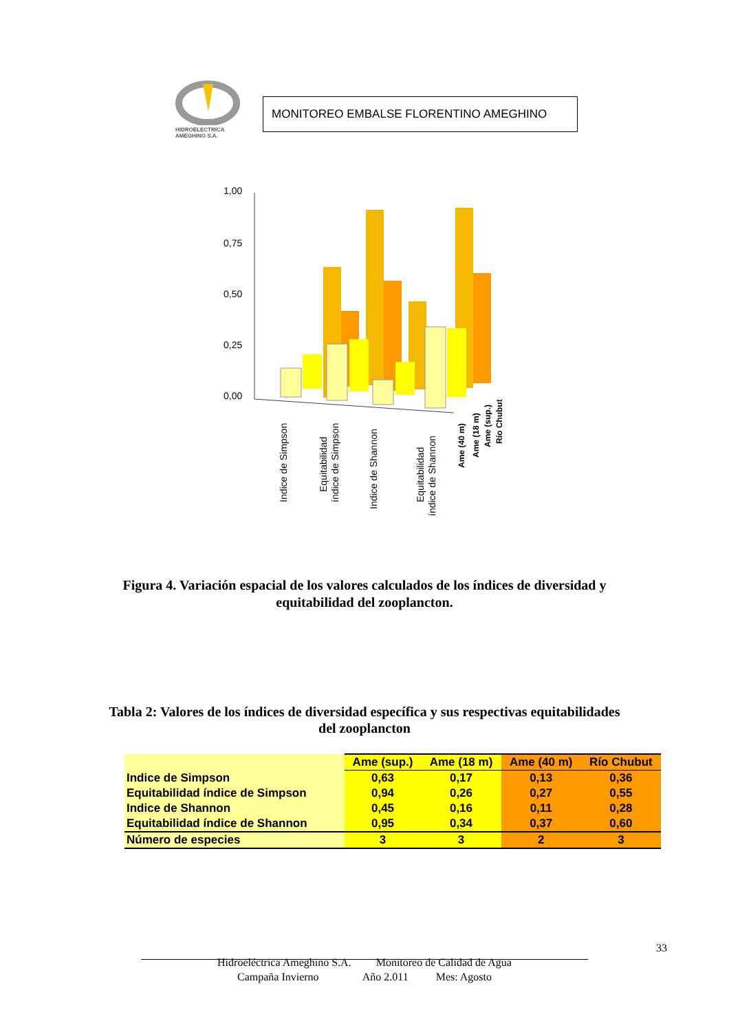HIDROELECTRICA
AMEGHINO S.A.
MONITOREO EMBALSE FLORENTINO AMEGHINO
1,00
0,75
0,50
0,25
0,00
Indice de Simpson
Equitabilidad
índice de Simpson
Indice de Shannon
Equitabilidad
índice de Shannon
Ame (40 m)
Ame (18 m)
Ame (sup.)
Río Chubut
Figura 4. Variación espacial de los valores calculados de los índices de diversidad y
equitabilidad del zooplancton.
Tabla 2: Valores de los índices de diversidad específica y sus respectivas equitabilidades
del zooplancton
| | Ame (sup.) | Ame (18 m) | Ame (40 m) | Río Chubut |
| --- | --- | --- | --- | --- |
| Indice de Simpson | 0,63 | 0,17 | 0,13 | 0,36 |
| Equitabilidad índice de Simpson | 0,94 | 0,26 | 0,27 | 0,55 |
| Indice de Shannon | 0,45 | 0,16 | 0,11 | 0,28 |
| Equitabilidad índice de Shannon | 0,95 | 0,34 | 0,37 | 0,60 |
| Número de especies | 3 | 3 | 2 | 3 |
33
Hidroeléctrica Ameghino S.A. Monitoreo de Calidad de Agua
Campaña Invierno Año 2.011 Mes: Agosto